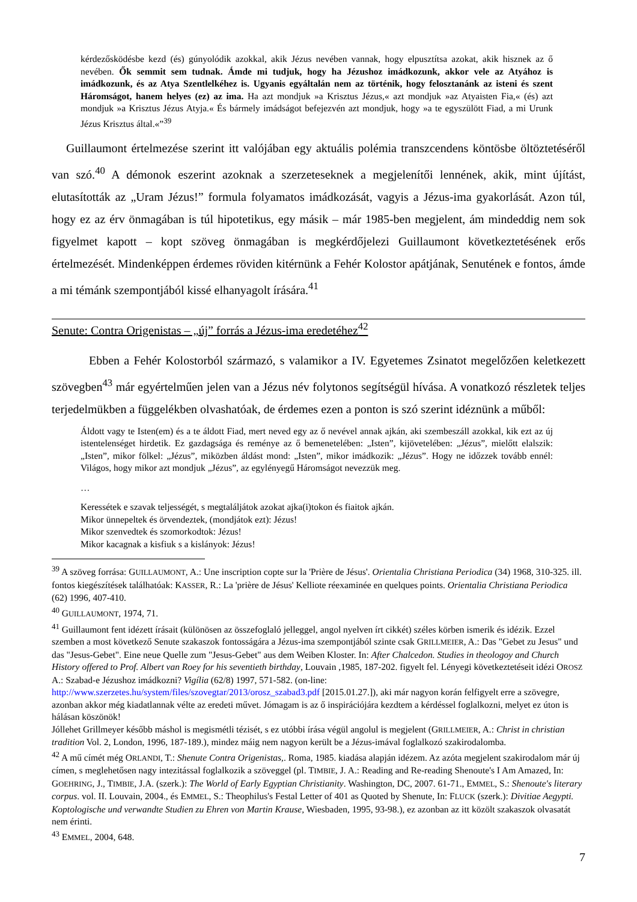kérdezősködésbe kezd (és) gúnyolódik azokkal, akik Jézus nevében vannak, hogy elpusztítsa azokat, akik hisznek az ő nevében. Ők semmit sem tudnak. Ámde mi tudjuk, hogy ha Jézushoz imádkozunk, akkor vele az Atyához is imádkozunk, és az Atya Szentlelkéhez is. Ugyanis egyáltalán nem az történik, hogy felosztanánk az isteni és szent Háromságot, hanem helyes (ez) az ima. Ha azt mondjuk »a Krisztus Jézus,« azt mondjuk »az Atyaisten Fia,« (és) azt mondjuk »a Krisztus Jézus Atyja.« És bármely imádságot befejezvén azt mondjuk, hogy »a te egyszülött Fiad, a mi Urunk Jézus Krisztus által.«”<sup>39</sup>
Guillaumont értelmezése szerint itt valójában egy aktuális polémia transzcendens köntösbe öltöztetéséről van szó.<sup>40</sup> A démonok eszerint azoknak a szerzeteseknek a megjelenítői lennének, akik, mint újítást, elutasították az „Uram Jézus!” formula folyamatos imádkozását, vagyis a Jézus-ima gyakorlását. Azon túl, hogy ez az érv önmagában is túl hipotetikus, egy másik – már 1985-ben megjelent, ám mindeddig nem sok figyelmet kapott – kopt szöveg önmagában is megkérdőjelezi Guillaumont következtetésének erős értelmezését. Mindenképpen érdemes röviden kitérnünk a Fehér Kolostor apátjának, Senutének e fontos, ámde a mi témánk szempontjából kissé elhanyagolt írására.<sup>41</sup>
Senute: Contra Origenistas – „új” forrás a Jézus-ima eredetéhez<sup>42</sup>
Ebben a Fehér Kolostorból származó, s valamikor a IV. Egyetemes Zsinatot megelőzően keletkezett szövegben<sup>43</sup> már egyértelműen jelen van a Jézus név folytonos segítségül hívása. A vonatkozó részletek teljes terjedelmükben a függelékben olvashatóak, de érdemes ezen a ponton is szó szerint idéznünk a műből:
Áldott vagy te Isten(em) és a te áldott Fiad, mert neved egy az ő nevével annak ajkán, aki szembeszáll azokkal, kik ezt az új istentelenséget hirdetik. Ez gazdagsága és reménye az ő bemenetelében: „Isten”, kijövetelében: „Jézus”, mielőtt elalszik: „Isten”, mikor fölkel: „Jézus”, miközben áldást mond: „Isten”, mikor imádkozik: „Jézus”. Hogy ne időzzek tovább ennél: Világos, hogy mikor azt mondjuk „Jézus”, az egylényegű Háromságot nevezzük meg.
…
Keressétek e szavak teljességét, s megtaláljátok azokat ajka(i)tokon és fiaitok ajkán.
Mikor ünnepeltek és örvendeztek, (mondjátok ezt): Jézus!
Mikor szenvedtek és szomorkodtok: Jézus!
Mikor kacagnak a kisfiuk s a kislányok: Jézus!
<sup>39</sup> A szöveg forrása: GUILLAUMONT, A.: Une inscription copte sur la 'Prière de Jésus'. Orientalia Christiana Periodica (34) 1968, 310-325. ill. fontos kiegészítések találhatóak: KASSER, R.: La 'prière de Jésus' Kelliote réexaminée en quelques points. Orientalia Christiana Periodica (62) 1996, 407-410.
<sup>40</sup> GUILLAUMONT, 1974, 71.
<sup>41</sup> Guillaumont fent idézett írásait (különösen az összefoglaló jelleggel, angol nyelven írt cikkét) széles körben ismerik és idézik. Ezzel szemben a most következő Senute szakaszok fontosságára a Jézus-ima szempontjából szinte csak GRILLMEIER, A.: Das "Gebet zu Jesus" und das "Jesus-Gebet". Eine neue Quelle zum "Jesus-Gebet" aus dem Weiben Kloster. In: After Chalcedon. Studies in theologoy and Church History offered to Prof. Albert van Roey for his seventieth birthday, Louvain ,1985, 187-202. figyelt fel. Lényegi következtetéseit idézi OROSZ A.: Szabad-e Jézushoz imádkozni? Vigília (62/8) 1997, 571-582. (on-line: http://www.szerzetes.hu/system/files/szovegtar/2013/orosz_szabad3.pdf [2015.01.27.]), aki már nagyon korán felfigyelt erre a szövegre, azonban akkor még kiadatlannak vélte az eredeti művet. Jómagam is az ő inspirációjára kezdtem a kérdéssel foglalkozni, melyet ez úton is hálásan köszönök!
Jóllehet Grillmeyer később máshol is megismétli tézisét, s ez utóbbi írása végül angolul is megjelent (GRILLMEIER, A.: Christ in christian tradition Vol. 2, London, 1996, 187-189.), mindez máig nem nagyon került be a Jézus-imával foglalkozó szakirodalomba.
<sup>42</sup> A mű címét még ORLANDI, T.: Shenute Contra Origenistas,. Roma, 1985. kiadása alapján idézem. Az azóta megjelent szakirodalom már új címen, s meglehetősen nagy intezitással foglalkozik a szöveggel (pl. TIMBIE, J. A.: Reading and Re-reading Shenoute's I Am Amazed, In: GOEHRING, J., TIMBIE, J.A. (szerk.): The World of Early Egyptian Christianity. Washington, DC, 2007. 61-71., EMMEL, S.: Shenoute's literary corpus. vol. II. Louvain, 2004., és EMMEL, S.: Theophilus's Festal Letter of 401 as Quoted by Shenute, In: FLUCK (szerk.): Divitiae Aegypti. Koptologische und verwandte Studien zu Ehren von Martin Krause, Wiesbaden, 1995, 93-98.), ez azonban az itt közölt szakaszok olvasatát nem érinti.
<sup>43</sup> EMMEL, 2004, 648.
7